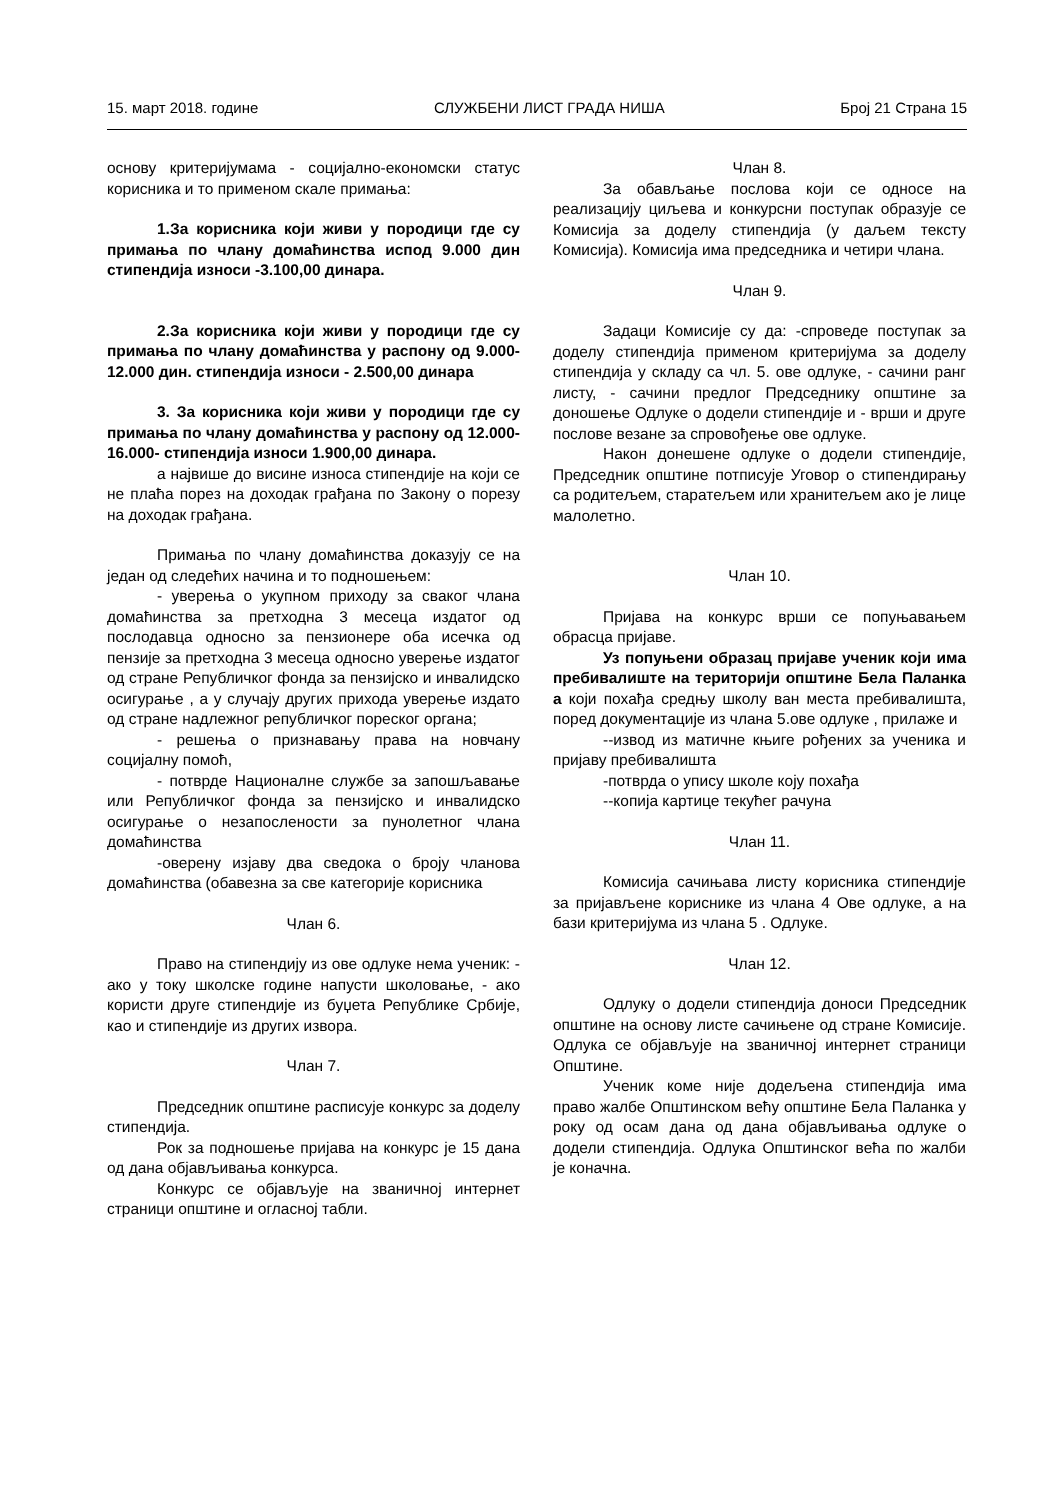15. март 2018. године СЛУЖБЕНИ ЛИСТ ГРАДА НИША Број 21 Страна 15
основу критеријумама - социјално-економски статус корисника и то применом скале примања:
1.За корисника који живи у породици где су примања по члану домаћинства испод 9.000 дин стипендија износи -3.100,00 динара.
2.За корисника који живи у породици где су примања по члану домаћинства у распону од 9.000-12.000 дин. стипендија износи - 2.500,00 динара
3. За корисника који живи у породици где су примања по члану домаћинства у распону од 12.000-16.000- стипендија износи 1.900,00 динара.
а највише до висине износа стипендије на који се не плаћа порез на доходак грађана по Закону о порезу на доходак грађана.
Примања по члану домаћинства доказују се на један од следећих начина и то подношењем:
- уверења о укупном приходу за сваког члана домаћинства за претходна 3 месеца издатог од послодавца односно за пензионере оба исечка од пензије за претходна 3 месеца односно уверење издатог од стране Републичког фонда за пензијско и инвалидско осигурање , а у случају других прихода уверење издато од стране надлежног републичког пореског органа;
- решења о признавању права на новчану социјалну помоћ,
- потврде Националне службе за запошљавање или Републичког фонда за пензијско и инвалидско осигурање о незапослености за пунолетног члана домаћинства
-оверену изјаву два сведока о броју чланова домаћинства (обавезна за све категорије корисника
Члан 6.
Право на стипендију из ове одлуке нема ученик: - ако у току школске године напусти школовање, - ако користи друге стипендије из буџета Републике Србије, као и стипендије из других извора.
Члан 7.
Председник општине расписује конкурс за доделу стипендија.
Рок за подношење пријава на конкурс је 15 дана од дана објављивања конкурса.
Конкурс се објављује на званичној интернет страници општине и огласној табли.
Члан 8.
За обављање послова који се односе на реализацију циљева и конкурсни поступак образује се Комисија за доделу стипендија (у даљем тексту Комисија). Комисија има председника и четири члана.
Члан 9.
Задаци Комисије су да: -спроведе поступак за доделу стипендија применом критеријума за доделу стипендија у складу са чл. 5. ове одлуке, - сачини ранг листу, - сачини предлог Председнику општине за доношење Одлуке о додели стипендије и - врши и друге послове везане за спровођење ове одлуке.
Након донешене одлуке о додели стипендије, Председник општине потписује Уговор о стипендирању са родитељем, старатељем или хранитељем ако је лице малолетно.
Члан 10.
Пријава на конкурс врши се попуњавањем обрасца пријаве.
Уз попуњени образац пријаве ученик који има пребивалиште на територији општине Бела Паланка а који похађа средњу школу ван места пребивалишта, поред документације из члана 5.ове одлуке , прилаже и
--извод из матичне књиге рођених за ученика и пријаву пребивалишта
-потврда о упису школе коју похађа
--копија картице текућег рачуна
Члан 11.
Комисија сачињава листу корисника стипендије за пријављене кориснике из члана 4 Ове одлуке, а на бази критеријума из члана 5 . Одлуке.
Члан 12.
Одлуку о додели стипендија доноси Председник општине на основу листе сачињене од стране Комисије. Одлука се објављује на званичној интернет страници Општине.
Ученик коме није додељена стипендија има право жалбе Општинском већу општине Бела Паланка у року од осам дана од дана објављивања одлуке о додели стипендија. Одлука Општинског већа по жалби је коначна.